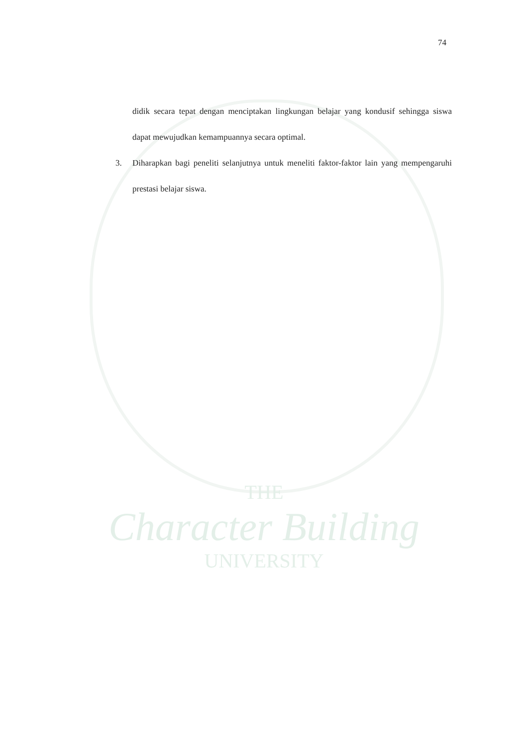74
didik secara tepat dengan menciptakan lingkungan belajar yang kondusif sehingga siswa dapat mewujudkan kemampuannya secara optimal.
3. Diharapkan bagi peneliti selanjutnya untuk meneliti faktor-faktor lain yang mempengaruhi prestasi belajar siswa.
THE
Character Building
UNIVERSITY